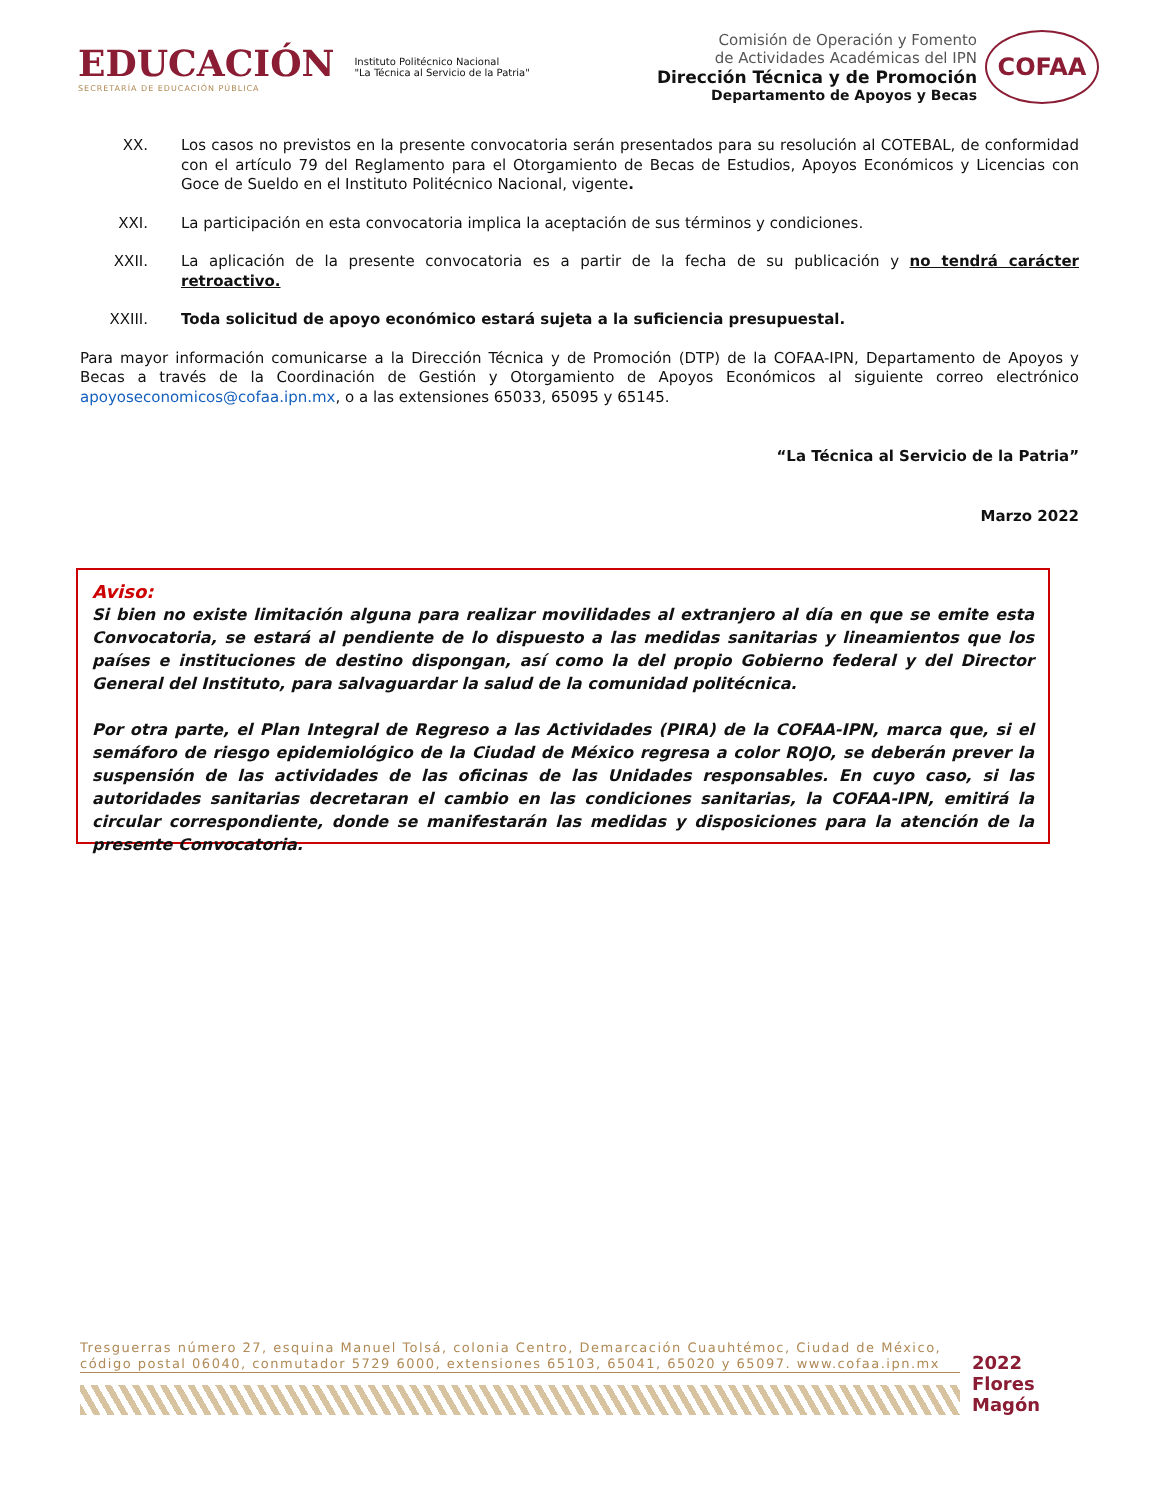EDUCACIÓN
SECRETARÍA DE EDUCACIÓN PÚBLICA
Instituto Politécnico Nacional
"La Técnica al Servicio de la Patria"
Comisión de Operación y Fomento
de Actividades Académicas del IPN
Dirección Técnica y de Promoción
Departamento de Apoyos y Becas
COFAA
XX. Los casos no previstos en la presente convocatoria serán presentados para su resolución al COTEBAL, de conformidad con el artículo 79 del Reglamento para el Otorgamiento de Becas de Estudios, Apoyos Económicos y Licencias con Goce de Sueldo en el Instituto Politécnico Nacional, vigente.
XXI. La participación en esta convocatoria implica la aceptación de sus términos y condiciones.
XXII. La aplicación de la presente convocatoria es a partir de la fecha de su publicación y no tendrá carácter retroactivo.
XXIII. Toda solicitud de apoyo económico estará sujeta a la suficiencia presupuestal.
Para mayor información comunicarse a la Dirección Técnica y de Promoción (DTP) de la COFAA-IPN, Departamento de Apoyos y Becas a través de la Coordinación de Gestión y Otorgamiento de Apoyos Económicos al siguiente correo electrónico apoyoseconomicos@cofaa.ipn.mx, o a las extensiones 65033, 65095 y 65145.
“La Técnica al Servicio de la Patria”
Marzo 2022
Aviso:
Si bien no existe limitación alguna para realizar movilidades al extranjero al día en que se emite esta Convocatoria, se estará al pendiente de lo dispuesto a las medidas sanitarias y lineamientos que los países e instituciones de destino dispongan, así como la del propio Gobierno federal y del Director General del Instituto, para salvaguardar la salud de la comunidad politécnica.
Por otra parte, el Plan Integral de Regreso a las Actividades (PIRA) de la COFAA-IPN, marca que, si el semáforo de riesgo epidemiológico de la Ciudad de México regresa a color ROJO, se deberán prever la suspensión de las actividades de las oficinas de las Unidades responsables. En cuyo caso, si las autoridades sanitarias decretaran el cambio en las condiciones sanitarias, la COFAA-IPN, emitirá la circular correspondiente, donde se manifestarán las medidas y disposiciones para la atención de la presente Convocatoria.
Tresguerras número 27, esquina Manuel Tolsá, colonia Centro, Demarcación Cuauhtémoc, Ciudad de México,
código postal 06040, conmutador 5729 6000, extensiones 65103, 65041, 65020 y 65097. www.cofaa.ipn.mx
2022 Flores Magón